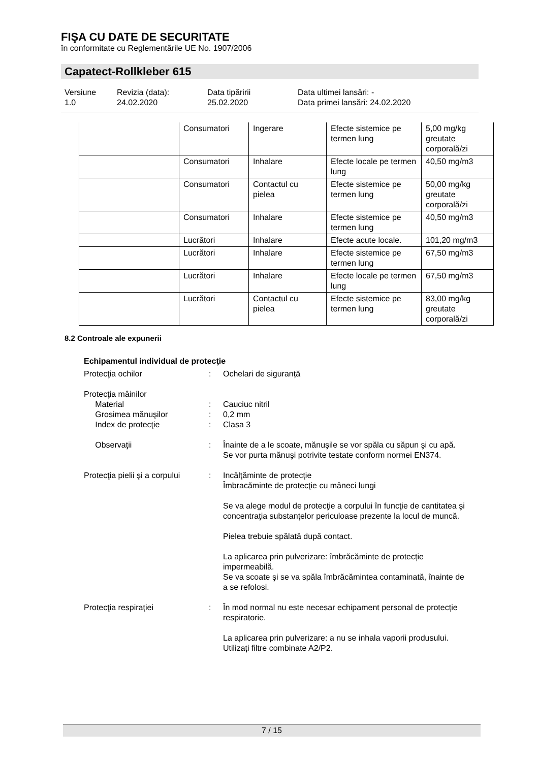FIŞA CU DATE DE SECURITATE
în conformitate cu Reglementările UE No. 1907/2006
Capatect-Rollkleber 615
Versiune
1.0
Revizia (data):
24.02.2020
Data tipăririi
25.02.2020
Data ultimei lansări: -
Data primei lansări: 24.02.2020
| | Consumatori | Ingerare | Efecte sistemice pe termen lung | 5,00 mg/kg greutate corporală/zi |
| | Consumatori | Inhalare | Efecte locale pe termen lung | 40,50 mg/m3 |
| | Consumatori | Contactul cu pielea | Efecte sistemice pe termen lung | 50,00 mg/kg greutate corporală/zi |
| | Consumatori | Inhalare | Efecte sistemice pe termen lung | 40,50 mg/m3 |
| | Lucrători | Inhalare | Efecte acute locale. | 101,20 mg/m3 |
| | Lucrători | Inhalare | Efecte sistemice pe termen lung | 67,50 mg/m3 |
| | Lucrători | Inhalare | Efecte locale pe termen lung | 67,50 mg/m3 |
| | Lucrători | Contactul cu pielea | Efecte sistemice pe termen lung | 83,00 mg/kg greutate corporală/zi |
8.2 Controale ale expunerii
Echipamentul individual de protecţie
| Protecţia ochilor | : | Ochelari de siguranță |
| Protecţia mâinilor | | |
| Material | : | Cauciuc nitril |
| Grosimea mănuşilor | : | 0,2 mm |
| Index de protecţie | : | Clasa 3 |
| Observaţii | : | Înainte de a le scoate, mănuşile se vor spăla cu săpun şi cu apă. Se vor purta mănuşi potrivite testate conform normei EN374. |
| Protecţia pielii şi a corpului | : | Incălţăminte de protecţie Îmbracăminte de protecţie cu mâneci lungi Se va alege modul de protecţie a corpului în funcţie de cantitatea şi concentraţia substanţelor periculoase prezente la locul de muncă. Pielea trebuie spălată după contact. La aplicarea prin pulverizare: îmbrăcăminte de protecție impermeabilă. Se va scoate şi se va spăla îmbrăcămintea contaminată, înainte de a se refolosi. |
| Protecţia respiraţiei | : | În mod normal nu este necesar echipament personal de protecție respiratorie. La aplicarea prin pulverizare: a nu se inhala vaporii produsului. Utilizați filtre combinate A2/P2. |
7 / 15